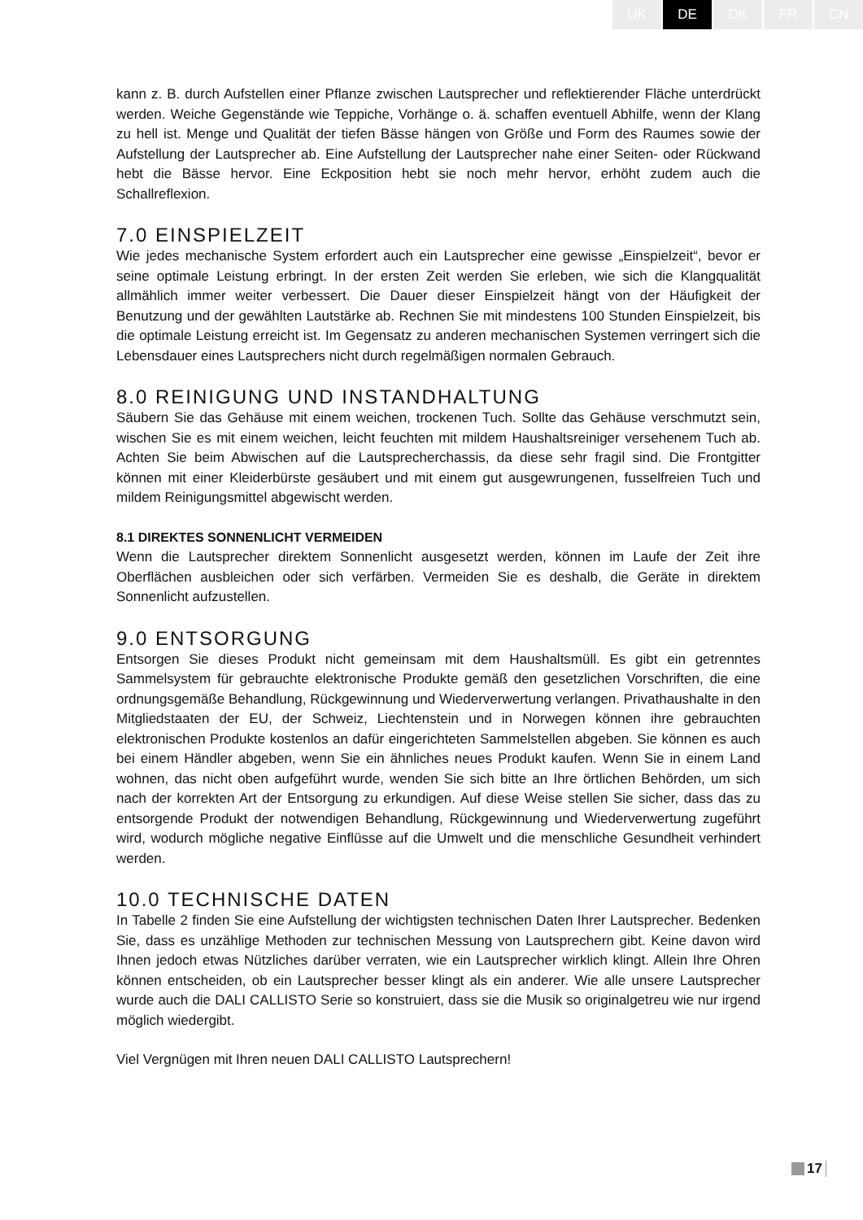UK DE DK FR CN
kann z. B. durch Aufstellen einer Pflanze zwischen Lautsprecher und reflektierender Fläche unterdrückt werden. Weiche Gegenstände wie Teppiche, Vorhänge o. ä. schaffen eventuell Abhilfe, wenn der Klang zu hell ist. Menge und Qualität der tiefen Bässe hängen von Größe und Form des Raumes sowie der Aufstellung der Lautsprecher ab. Eine Aufstellung der Lautsprecher nahe einer Seiten- oder Rückwand hebt die Bässe hervor. Eine Eckposition hebt sie noch mehr hervor, erhöht zudem auch die Schallreflexion.
7.0 EINSPIELZEIT
Wie jedes mechanische System erfordert auch ein Lautsprecher eine gewisse „Einspielzeit“, bevor er seine optimale Leistung erbringt. In der ersten Zeit werden Sie erleben, wie sich die Klangqualität allmählich immer weiter verbessert. Die Dauer dieser Einspielzeit hängt von der Häufigkeit der Benutzung und der gewählten Lautstärke ab. Rechnen Sie mit mindestens 100 Stunden Einspielzeit, bis die optimale Leistung erreicht ist. Im Gegensatz zu anderen mechanischen Systemen verringert sich die Lebensdauer eines Lautsprechers nicht durch regelmäßigen normalen Gebrauch.
8.0 REINIGUNG UND INSTANDHALTUNG
Säubern Sie das Gehäuse mit einem weichen, trockenen Tuch. Sollte das Gehäuse verschmutzt sein, wischen Sie es mit einem weichen, leicht feuchten mit mildem Haushaltsreiniger versehenem Tuch ab. Achten Sie beim Abwischen auf die Lautsprecherchassis, da diese sehr fragil sind. Die Frontgitter können mit einer Kleiderbürste gesäubert und mit einem gut ausgewrungenen, fusselfreien Tuch und mildem Reinigungsmittel abgewischt werden.
8.1 DIREKTES SONNENLICHT VERMEIDEN
Wenn die Lautsprecher direktem Sonnenlicht ausgesetzt werden, können im Laufe der Zeit ihre Oberflächen ausbleichen oder sich verfärben. Vermeiden Sie es deshalb, die Geräte in direktem Sonnenlicht aufzustellen.
9.0 ENTSORGUNG
Entsorgen Sie dieses Produkt nicht gemeinsam mit dem Haushaltsmüll. Es gibt ein getrenntes Sammelsystem für gebrauchte elektronische Produkte gemäß den gesetzlichen Vorschriften, die eine ordnungsgemäße Behandlung, Rückgewinnung und Wiederverwertung verlangen. Privathaushalte in den Mitgliedstaaten der EU, der Schweiz, Liechtenstein und in Norwegen können ihre gebrauchten elektronischen Produkte kostenlos an dafür eingerichteten Sammelstellen abgeben. Sie können es auch bei einem Händler abgeben, wenn Sie ein ähnliches neues Produkt kaufen. Wenn Sie in einem Land wohnen, das nicht oben aufgeführt wurde, wenden Sie sich bitte an Ihre örtlichen Behörden, um sich nach der korrekten Art der Entsorgung zu erkundigen. Auf diese Weise stellen Sie sicher, dass das zu entsorgende Produkt der notwendigen Behandlung, Rückgewinnung und Wiederverwertung zugeführt wird, wodurch mögliche negative Einflüsse auf die Umwelt und die menschliche Gesundheit verhindert werden.
10.0 TECHNISCHE DATEN
In Tabelle 2 finden Sie eine Aufstellung der wichtigsten technischen Daten Ihrer Lautsprecher. Bedenken Sie, dass es unzählige Methoden zur technischen Messung von Lautsprechern gibt. Keine davon wird Ihnen jedoch etwas Nützliches darüber verraten, wie ein Lautsprecher wirklich klingt. Allein Ihre Ohren können entscheiden, ob ein Lautsprecher besser klingt als ein anderer. Wie alle unsere Lautsprecher wurde auch die DALI CALLISTO Serie so konstruiert, dass sie die Musik so originalgetreu wie nur irgend möglich wiedergibt.
Viel Vergnügen mit Ihren neuen DALI CALLISTO Lautsprechern!
17